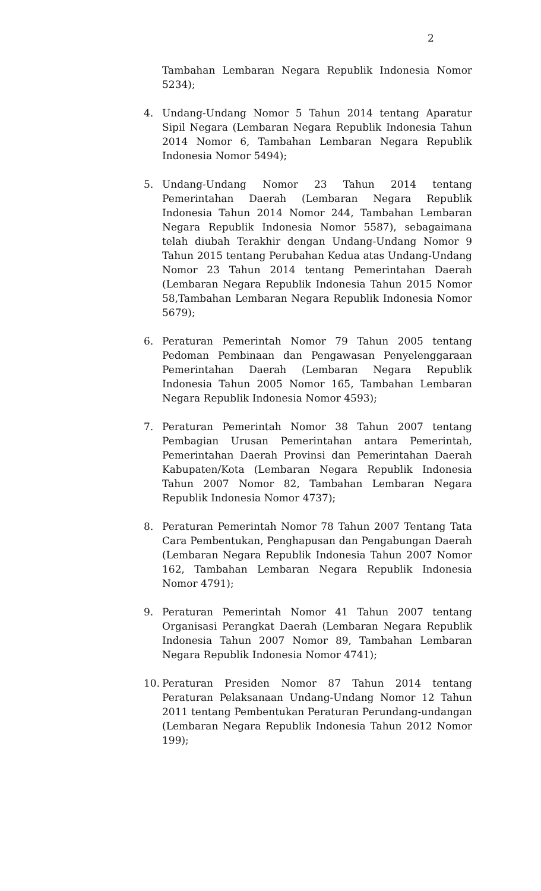2
Tambahan Lembaran Negara Republik Indonesia Nomor 5234);
4. Undang-Undang Nomor 5 Tahun 2014 tentang Aparatur Sipil Negara (Lembaran Negara Republik Indonesia Tahun 2014 Nomor 6, Tambahan Lembaran Negara Republik Indonesia Nomor 5494);
5. Undang-Undang Nomor 23 Tahun 2014 tentang Pemerintahan Daerah (Lembaran Negara Republik Indonesia Tahun 2014 Nomor 244, Tambahan Lembaran Negara Republik Indonesia Nomor 5587), sebagaimana telah diubah Terakhir dengan Undang-Undang Nomor 9 Tahun 2015 tentang Perubahan Kedua atas Undang-Undang Nomor 23 Tahun 2014 tentang Pemerintahan Daerah (Lembaran Negara Republik Indonesia Tahun 2015 Nomor 58,Tambahan Lembaran Negara Republik Indonesia Nomor 5679);
6. Peraturan Pemerintah Nomor 79 Tahun 2005 tentang Pedoman Pembinaan dan Pengawasan Penyelenggaraan Pemerintahan Daerah (Lembaran Negara Republik Indonesia Tahun 2005 Nomor 165, Tambahan Lembaran Negara Republik Indonesia Nomor 4593);
7. Peraturan Pemerintah Nomor 38 Tahun 2007 tentang Pembagian Urusan Pemerintahan antara Pemerintah, Pemerintahan Daerah Provinsi dan Pemerintahan Daerah Kabupaten/Kota (Lembaran Negara Republik Indonesia Tahun 2007 Nomor 82, Tambahan Lembaran Negara Republik Indonesia Nomor 4737);
8. Peraturan Pemerintah Nomor 78 Tahun 2007 Tentang Tata Cara Pembentukan, Penghapusan dan Pengabungan Daerah (Lembaran Negara Republik Indonesia Tahun 2007 Nomor 162, Tambahan Lembaran Negara Republik Indonesia Nomor 4791);
9. Peraturan Pemerintah Nomor 41 Tahun 2007 tentang Organisasi Perangkat Daerah (Lembaran Negara Republik Indonesia Tahun 2007 Nomor 89, Tambahan Lembaran Negara Republik Indonesia Nomor 4741);
10. Peraturan Presiden Nomor 87 Tahun 2014 tentang Peraturan Pelaksanaan Undang-Undang Nomor 12 Tahun 2011 tentang Pembentukan Peraturan Perundang-undangan (Lembaran Negara Republik Indonesia Tahun 2012 Nomor 199);